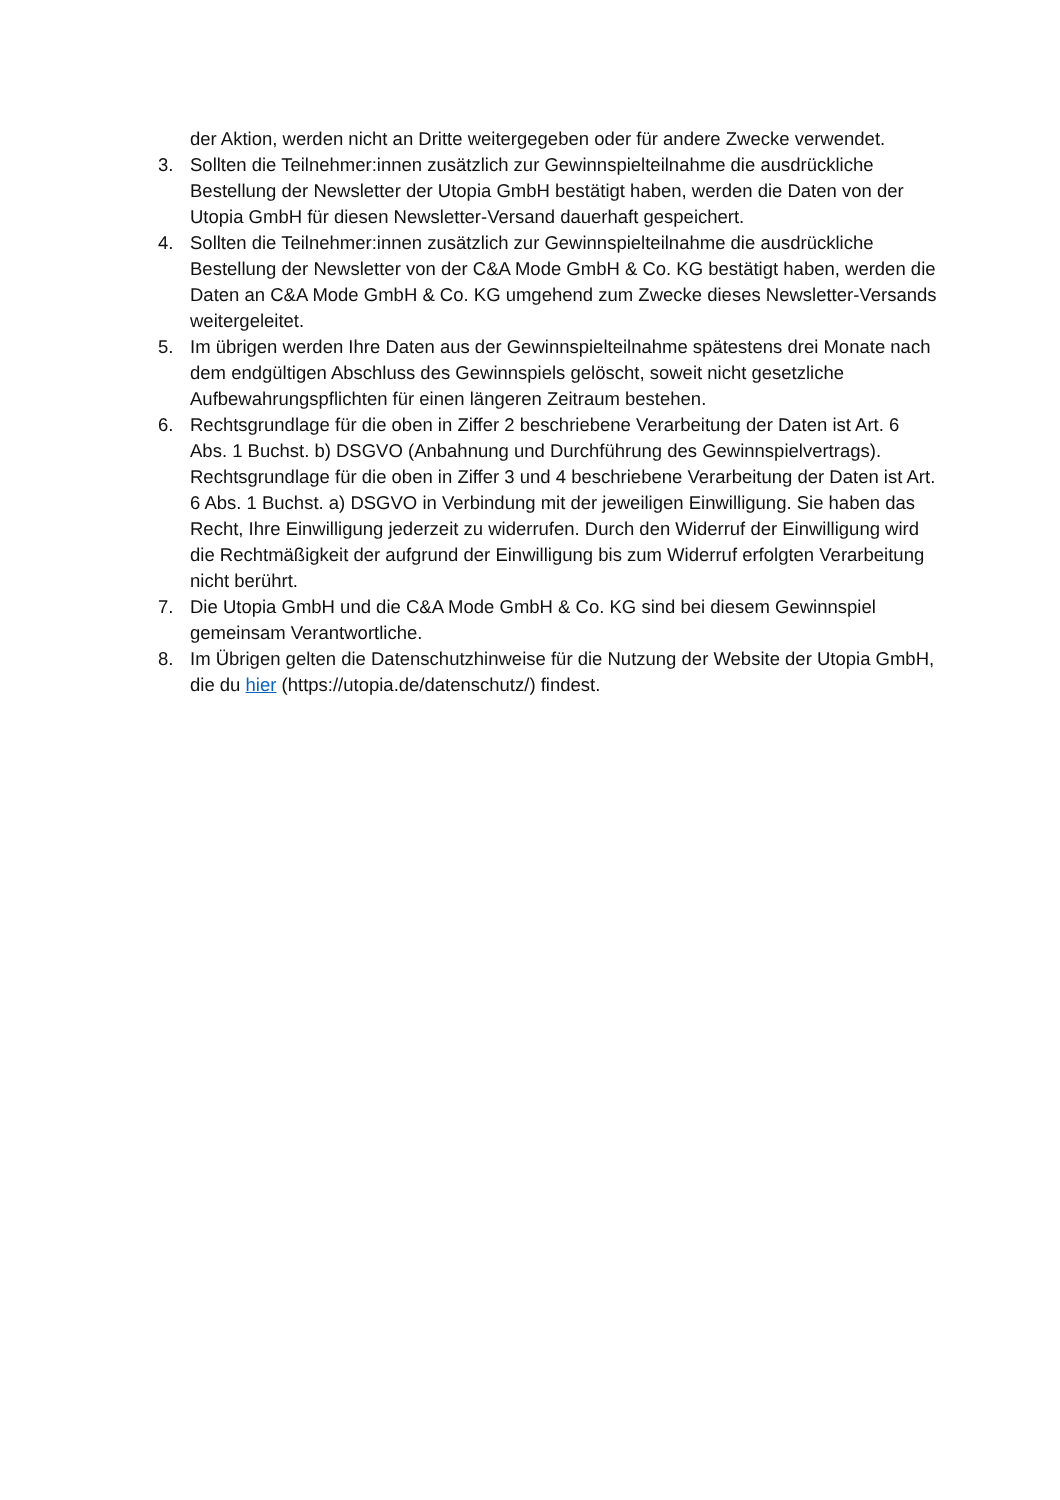der Aktion, werden nicht an Dritte weitergegeben oder für andere Zwecke verwendet.
3. Sollten die Teilnehmer:innen zusätzlich zur Gewinnspielteilnahme die ausdrückliche Bestellung der Newsletter der Utopia GmbH bestätigt haben, werden die Daten von der Utopia GmbH für diesen Newsletter-Versand dauerhaft gespeichert.
4. Sollten die Teilnehmer:innen zusätzlich zur Gewinnspielteilnahme die ausdrückliche Bestellung der Newsletter von der C&A Mode GmbH & Co. KG bestätigt haben, werden die Daten an C&A Mode GmbH & Co. KG umgehend zum Zwecke dieses Newsletter-Versands weitergeleitet.
5. Im übrigen werden Ihre Daten aus der Gewinnspielteilnahme spätestens drei Monate nach dem endgültigen Abschluss des Gewinnspiels gelöscht, soweit nicht gesetzliche Aufbewahrungspflichten für einen längeren Zeitraum bestehen.
6. Rechtsgrundlage für die oben in Ziffer 2 beschriebene Verarbeitung der Daten ist Art. 6 Abs. 1 Buchst. b) DSGVO (Anbahnung und Durchführung des Gewinnspielvertrags). Rechtsgrundlage für die oben in Ziffer 3 und 4 beschriebene Verarbeitung der Daten ist Art. 6 Abs. 1 Buchst. a) DSGVO in Verbindung mit der jeweiligen Einwilligung. Sie haben das Recht, Ihre Einwilligung jederzeit zu widerrufen. Durch den Widerruf der Einwilligung wird die Rechtmäßigkeit der aufgrund der Einwilligung bis zum Widerruf erfolgten Verarbeitung nicht berührt.
7. Die Utopia GmbH und die C&A Mode GmbH & Co. KG sind bei diesem Gewinnspiel gemeinsam Verantwortliche.
8. Im Übrigen gelten die Datenschutzhinweise für die Nutzung der Website der Utopia GmbH, die du hier (https://utopia.de/datenschutz/) findest.